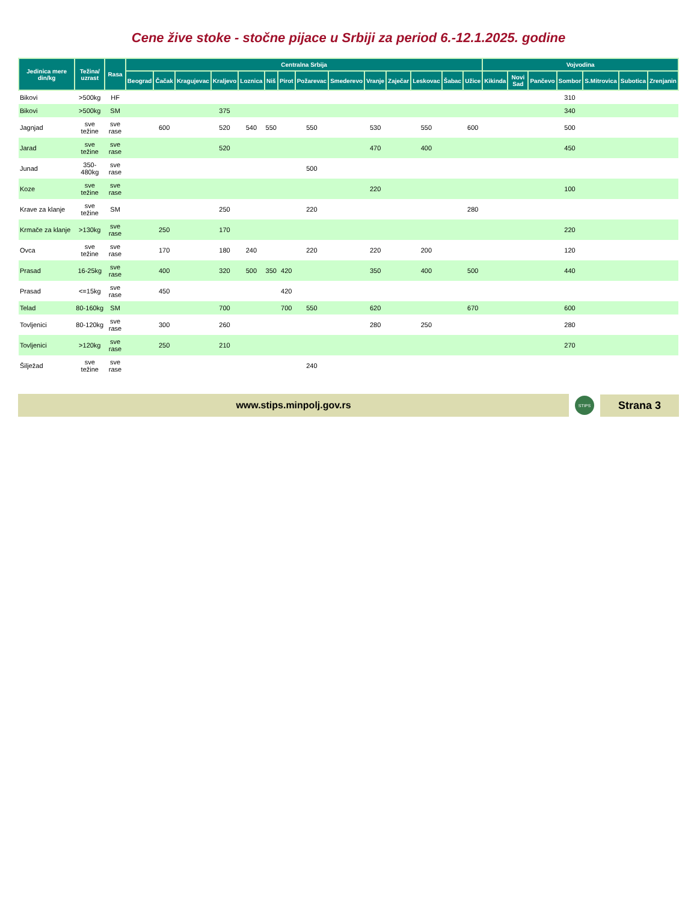Cene žive stoke - stočne pijace u Srbiji za period 6.-12.1.2025. godine
| Jedinica mere din/kg | Težina/ uzrast | Rasa | Centralna Srbija | | | | | | | | | | | | | | Vojvodina | | | | | | |
| --- | --- | --- | --- | --- | --- | --- | --- | --- | --- | --- | --- | --- | --- | --- | --- | --- | --- | --- | --- | --- | --- | --- | --- |
| | | | Beograd | Čačak | Kragujevac | Kraljevo | Loznica | Niš | Pirot | Požarevac | Smederevo | Vranje | Zaječar | Leskovac | Šabac | Užice | Kikinda | Novi Sad | Pančevo | Sombor | S.Mitrovica | Subotica | Zrenjanin |
| Bikovi | >500kg | HF | | | | | | | | | | | | | | | | | | 310 | | | |
| Bikovi | >500kg | SM | | | | 375 | | | | | | | | | | | | | | 340 | | | |
| Jagnjad | sve težine | sve rase | | 600 | | 520 | 540 | 550 | | 550 | | 530 | | 550 | | 600 | | | | 500 | | | |
| Jarad | sve težine | sve rase | | | | 520 | | | | | | 470 | | 400 | | | | | | 450 | | | |
| Junad | 350-480kg | sve rase | | | | | | | | 500 | | | | | | | | | | | | | |
| Koze | sve težine | sve rase | | | | | | | | | | 220 | | | | | | | | 100 | | | |
| Krave za klanje | sve težine | SM | | | | 250 | | | | 220 | | | | | | 280 | | | | | | | |
| Krmače za klanje | >130kg | sve rase | | 250 | | 170 | | | | | | | | | | | | | | 220 | | | |
| Ovca | sve težine | sve rase | | 170 | | 180 | 240 | | | 220 | | 220 | | 200 | | | | | | 120 | | | |
| Prasad | 16-25kg | sve rase | | 400 | | 320 | 500 | 350 | 420 | | | 350 | | 400 | | 500 | | | | 440 | | | |
| Prasad | <=15kg | sve rase | | 450 | | | | | 420 | | | | | | | | | | | | | | |
| Telad | 80-160kg | SM | | | | 700 | | | 700 | 550 | | 620 | | | | 670 | | | | 600 | | | |
| Tovljenici | 80-120kg | sve rase | | 300 | | 260 | | | | | | 280 | | 250 | | | | | | 280 | | | |
| Tovljenici | >120kg | sve rase | | 250 | | 210 | | | | | | | | | | | | | | 270 | | | |
| Šilježad | sve težine | sve rase | | | | | | | | 240 | | | | | | | | | | | | | |
www.stips.minpolj.gov.rs
STIPS
Strana 3